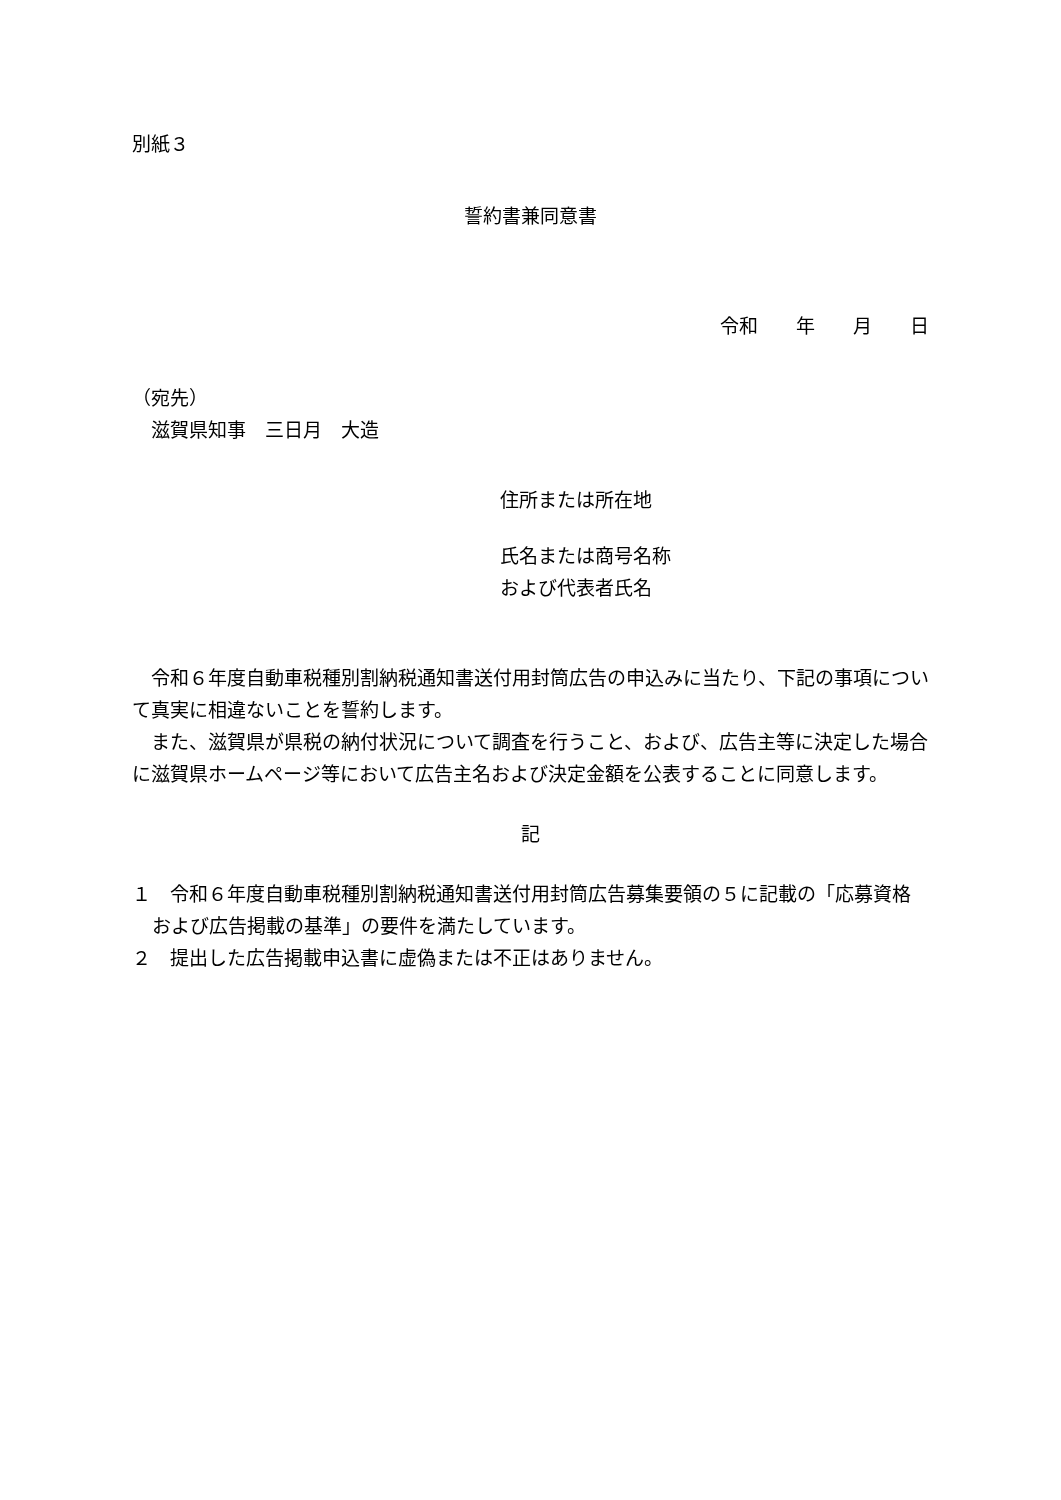別紙３
誓約書兼同意書
令和　　年　　月　　日
（宛先）
　滋賀県知事　三日月　大造
住所または所在地
氏名または商号名称
および代表者氏名
　令和６年度自動車税種別割納税通知書送付用封筒広告の申込みに当たり、下記の事項について真実に相違ないことを誓約します。
　また、滋賀県が県税の納付状況について調査を行うこと、および、広告主等に決定した場合に滋賀県ホームページ等において広告主名および決定金額を公表することに同意します。
記
１　令和６年度自動車税種別割納税通知書送付用封筒広告募集要領の５に記載の「応募資格および広告掲載の基準」の要件を満たしています。
２　提出した広告掲載申込書に虚偽または不正はありません。